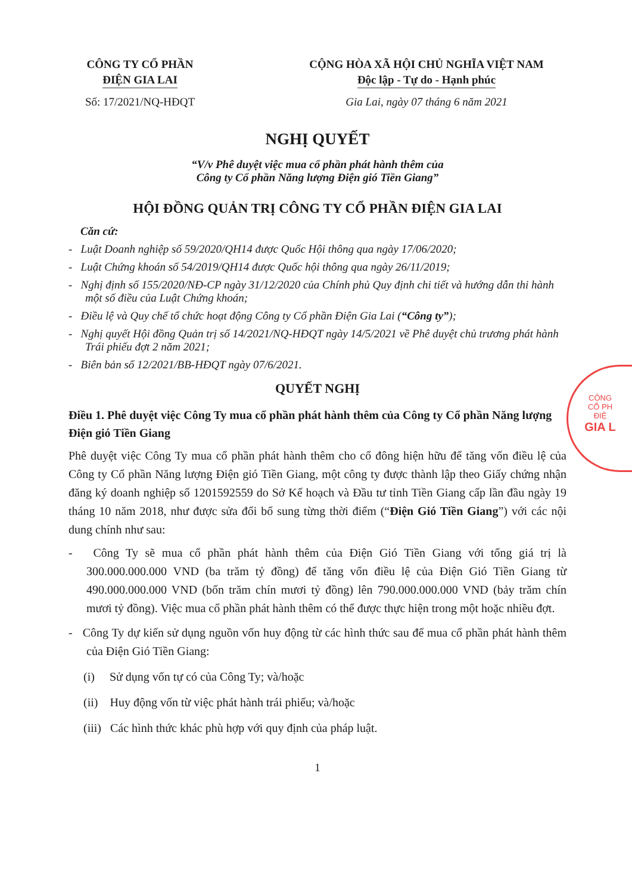CÔNG TY CỔ PHẦN
ĐIỆN GIA LAI
Số: 17/2021/NQ-HĐQT
CỘNG HÒA XÃ HỘI CHỦ NGHĨA VIỆT NAM
Độc lập - Tự do - Hạnh phúc
Gia Lai, ngày 07 tháng 6 năm 2021
NGHỊ QUYẾT
“V/v Phê duyệt việc mua cổ phần phát hành thêm của
Công ty Cổ phần Năng lượng Điện gió Tiền Giang”
HỘI ĐỒNG QUẢN TRỊ CÔNG TY CỔ PHẦN ĐIỆN GIA LAI
Căn cứ:
- Luật Doanh nghiệp số 59/2020/QH14 được Quốc Hội thông qua ngày 17/06/2020;
- Luật Chứng khoán số 54/2019/QH14 được Quốc hội thông qua ngày 26/11/2019;
- Nghị định số 155/2020/NĐ-CP ngày 31/12/2020 của Chính phủ Quy định chi tiết và hướng dẫn thi hành một số điều của Luật Chứng khoán;
- Điều lệ và Quy chế tổ chức hoạt động Công ty Cổ phần Điện Gia Lai (“Công ty”);
- Nghị quyết Hội đồng Quản trị số 14/2021/NQ-HĐQT ngày 14/5/2021 về Phê duyệt chủ trương phát hành Trái phiếu đợt 2 năm 2021;
- Biên bản số 12/2021/BB-HĐQT ngày 07/6/2021.
QUYẾT NGHỊ
Điều 1. Phê duyệt việc Công Ty mua cổ phần phát hành thêm của Công ty Cổ phần Năng lượng Điện gió Tiền Giang
Phê duyệt việc Công Ty mua cổ phần phát hành thêm cho cổ đông hiện hữu để tăng vốn điều lệ của Công ty Cổ phần Năng lượng Điện gió Tiền Giang, một công ty được thành lập theo Giấy chứng nhận đăng ký doanh nghiệp số 1201592559 do Sở Kế hoạch và Đầu tư tỉnh Tiền Giang cấp lần đầu ngày 19 tháng 10 năm 2018, như được sửa đổi bổ sung từng thời điểm (“Điện Gió Tiền Giang”) với các nội dung chính như sau:
- Công Ty sẽ mua cổ phần phát hành thêm của Điện Gió Tiền Giang với tổng giá trị là 300.000.000.000 VND (ba trăm tỷ đồng) để tăng vốn điều lệ của Điện Gió Tiền Giang từ 490.000.000.000 VND (bốn trăm chín mươi tỷ đồng) lên 790.000.000.000 VND (bảy trăm chín mươi tỷ đồng). Việc mua cổ phần phát hành thêm có thể được thực hiện trong một hoặc nhiều đợt.
- Công Ty dự kiến sử dụng nguồn vốn huy động từ các hình thức sau để mua cổ phần phát hành thêm của Điện Gió Tiền Giang:
(i) Sử dụng vốn tự có của Công Ty; và/hoặc
(ii) Huy động vốn từ việc phát hành trái phiếu; và/hoặc
(iii) Các hình thức khác phù hợp với quy định của pháp luật.
1
CÔNG
CỔ PH
ĐIỆ
GIA L